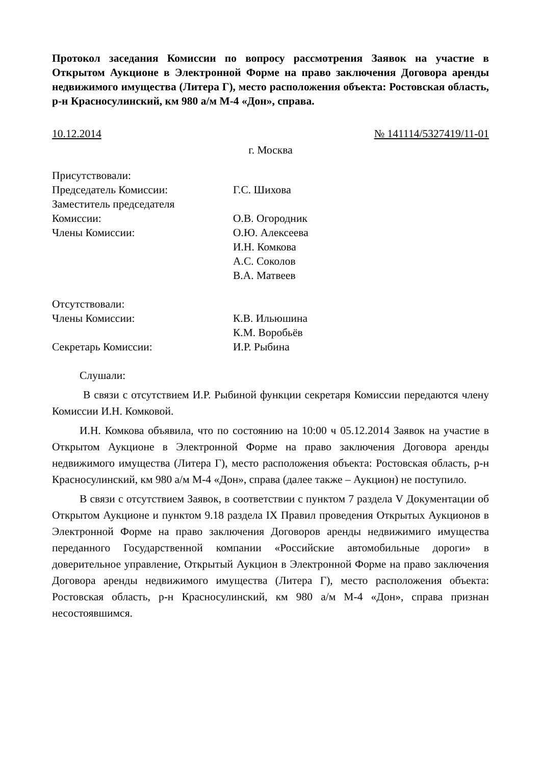Протокол заседания Комиссии по вопросу рассмотрения Заявок на участие в Открытом Аукционе в Электронной Форме на право заключения Договора аренды недвижимого имущества (Литера Г), место расположения объекта: Ростовская область, р-н Красносулинский, км 980 а/м М-4 «Дон», справа.
10.12.2014 № 141114/5327419/11-01
г. Москва
Присутствовали:
Председатель Комиссии:
Г.С. Шихова
Заместитель председателя
Комиссии:
О.В. Огородник
Члены Комиссии:
О.Ю. Алексеева
И.Н. Комкова
А.С. Соколов
В.А. Матвеев
Отсутствовали:
Члены Комиссии:
К.В. Ильюшина
К.М. Воробьёв
Секретарь Комиссии:
И.Р. Рыбина
Слушали:
В связи с отсутствием И.Р. Рыбиной функции секретаря Комиссии передаются члену Комиссии И.Н. Комковой.
И.Н. Комкова объявила, что по состоянию на 10:00 ч 05.12.2014 Заявок на участие в Открытом Аукционе в Электронной Форме на право заключения Договора аренды недвижимого имущества (Литера Г), место расположения объекта: Ростовская область, р-н Красносулинский, км 980 а/м М-4 «Дон», справа (далее также – Аукцион) не поступило.
В связи с отсутствием Заявок, в соответствии с пунктом 7 раздела V Документации об Открытом Аукционе и пунктом 9.18 раздела IX Правил проведения Открытых Аукционов в Электронной Форме на право заключения Договоров аренды недвижимиго имущества переданного Государственной компании «Российские автомобильные дороги» в доверительное управление, Открытый Аукцион в Электронной Форме на право заключения Договора аренды недвижимого имущества (Литера Г), место расположения объекта: Ростовская область, р-н Красносулинский, км 980 а/м М-4 «Дон», справа признан несостоявшимся.